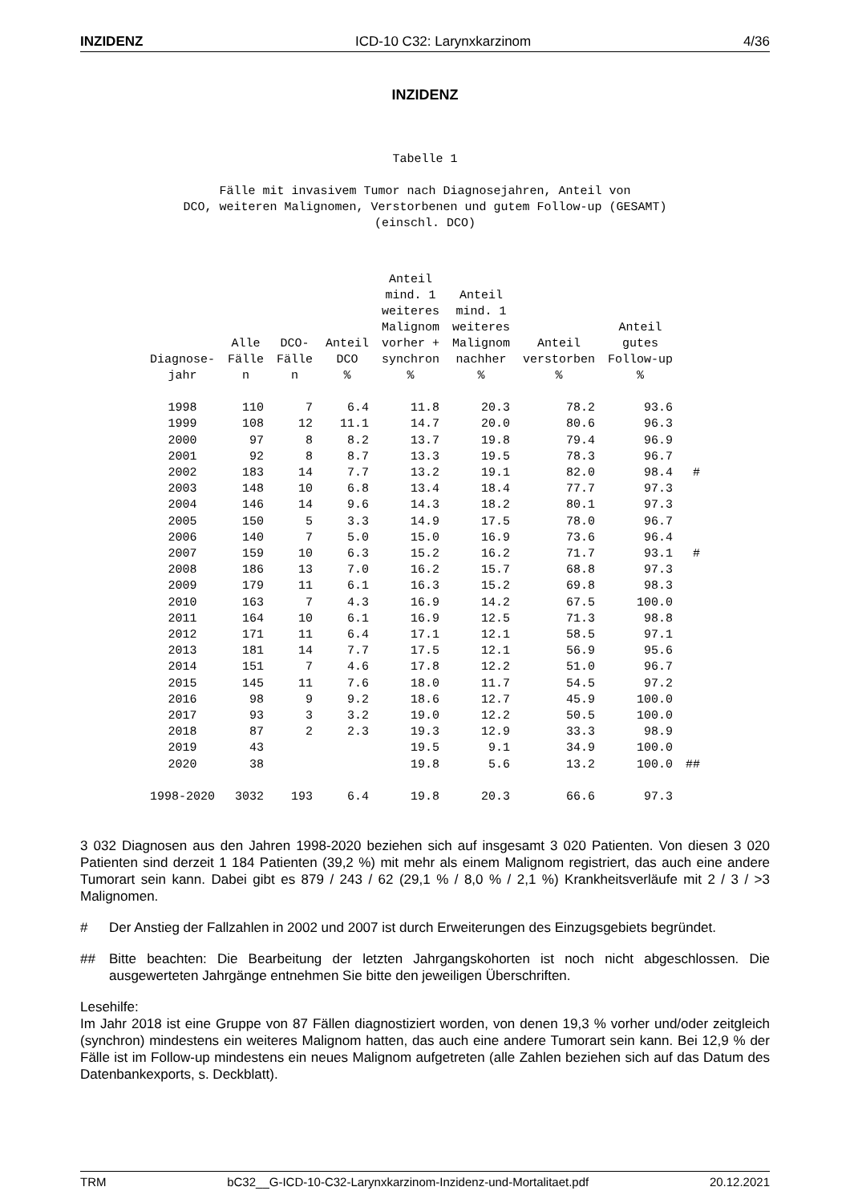INZIDENZ ICD-10 C32: Larynxkarzinom 4/36
INZIDENZ
Tabelle 1
Fälle mit invasivem Tumor nach Diagnosejahren, Anteil von
DCO, weiteren Malignomen, Verstorbenen und gutem Follow-up (GESAMT)
(einschl. DCO)
| Diagnose- jahr | Alle Fälle n | DCO- Fälle n | Anteil DCO % | Anteil mind. 1 weiteres Malignom vorher + synchron % | Anteil mind. 1 weiteres Malignom nachher % | Anteil verstorben % | Anteil gutes Follow-up % | |
| --- | --- | --- | --- | --- | --- | --- | --- | --- |
| 1998 | 110 | 7 | 6.4 | 11.8 | 20.3 | 78.2 | 93.6 | |
| 1999 | 108 | 12 | 11.1 | 14.7 | 20.0 | 80.6 | 96.3 | |
| 2000 | 97 | 8 | 8.2 | 13.7 | 19.8 | 79.4 | 96.9 | |
| 2001 | 92 | 8 | 8.7 | 13.3 | 19.5 | 78.3 | 96.7 | |
| 2002 | 183 | 14 | 7.7 | 13.2 | 19.1 | 82.0 | 98.4 | # |
| 2003 | 148 | 10 | 6.8 | 13.4 | 18.4 | 77.7 | 97.3 | |
| 2004 | 146 | 14 | 9.6 | 14.3 | 18.2 | 80.1 | 97.3 | |
| 2005 | 150 | 5 | 3.3 | 14.9 | 17.5 | 78.0 | 96.7 | |
| 2006 | 140 | 7 | 5.0 | 15.0 | 16.9 | 73.6 | 96.4 | |
| 2007 | 159 | 10 | 6.3 | 15.2 | 16.2 | 71.7 | 93.1 | # |
| 2008 | 186 | 13 | 7.0 | 16.2 | 15.7 | 68.8 | 97.3 | |
| 2009 | 179 | 11 | 6.1 | 16.3 | 15.2 | 69.8 | 98.3 | |
| 2010 | 163 | 7 | 4.3 | 16.9 | 14.2 | 67.5 | 100.0 | |
| 2011 | 164 | 10 | 6.1 | 16.9 | 12.5 | 71.3 | 98.8 | |
| 2012 | 171 | 11 | 6.4 | 17.1 | 12.1 | 58.5 | 97.1 | |
| 2013 | 181 | 14 | 7.7 | 17.5 | 12.1 | 56.9 | 95.6 | |
| 2014 | 151 | 7 | 4.6 | 17.8 | 12.2 | 51.0 | 96.7 | |
| 2015 | 145 | 11 | 7.6 | 18.0 | 11.7 | 54.5 | 97.2 | |
| 2016 | 98 | 9 | 9.2 | 18.6 | 12.7 | 45.9 | 100.0 | |
| 2017 | 93 | 3 | 3.2 | 19.0 | 12.2 | 50.5 | 100.0 | |
| 2018 | 87 | 2 | 2.3 | 19.3 | 12.9 | 33.3 | 98.9 | |
| 2019 | 43 | | | 19.5 | 9.1 | 34.9 | 100.0 | |
| 2020 | 38 | | | 19.8 | 5.6 | 13.2 | 100.0 | ## |
| 1998-2020 | 3032 | 193 | 6.4 | 19.8 | 20.3 | 66.6 | 97.3 | |
3 032 Diagnosen aus den Jahren 1998-2020 beziehen sich auf insgesamt 3 020 Patienten. Von diesen 3 020 Patienten sind derzeit 1 184 Patienten (39,2 %) mit mehr als einem Malignom registriert, das auch eine andere Tumorart sein kann. Dabei gibt es 879 / 243 / 62 (29,1 % / 8,0 % / 2,1 %) Krankheitsverläufe mit 2 / 3 / >3 Malignomen.
# Der Anstieg der Fallzahlen in 2002 und 2007 ist durch Erweiterungen des Einzugsgebiets begründet.
## Bitte beachten: Die Bearbeitung der letzten Jahrgangskohorten ist noch nicht abgeschlossen. Die ausgewerteten Jahrgänge entnehmen Sie bitte den jeweiligen Überschriften.
Lesehilfe:
Im Jahr 2018 ist eine Gruppe von 87 Fällen diagnostiziert worden, von denen 19,3 % vorher und/oder zeitgleich (synchron) mindestens ein weiteres Malignom hatten, das auch eine andere Tumorart sein kann. Bei 12,9 % der Fälle ist im Follow-up mindestens ein neues Malignom aufgetreten (alle Zahlen beziehen sich auf das Datum des Datenbankexports, s. Deckblatt).
TRM bC32__G-ICD-10-C32-Larynxkarzinom-Inzidenz-und-Mortalitaet.pdf 20.12.2021